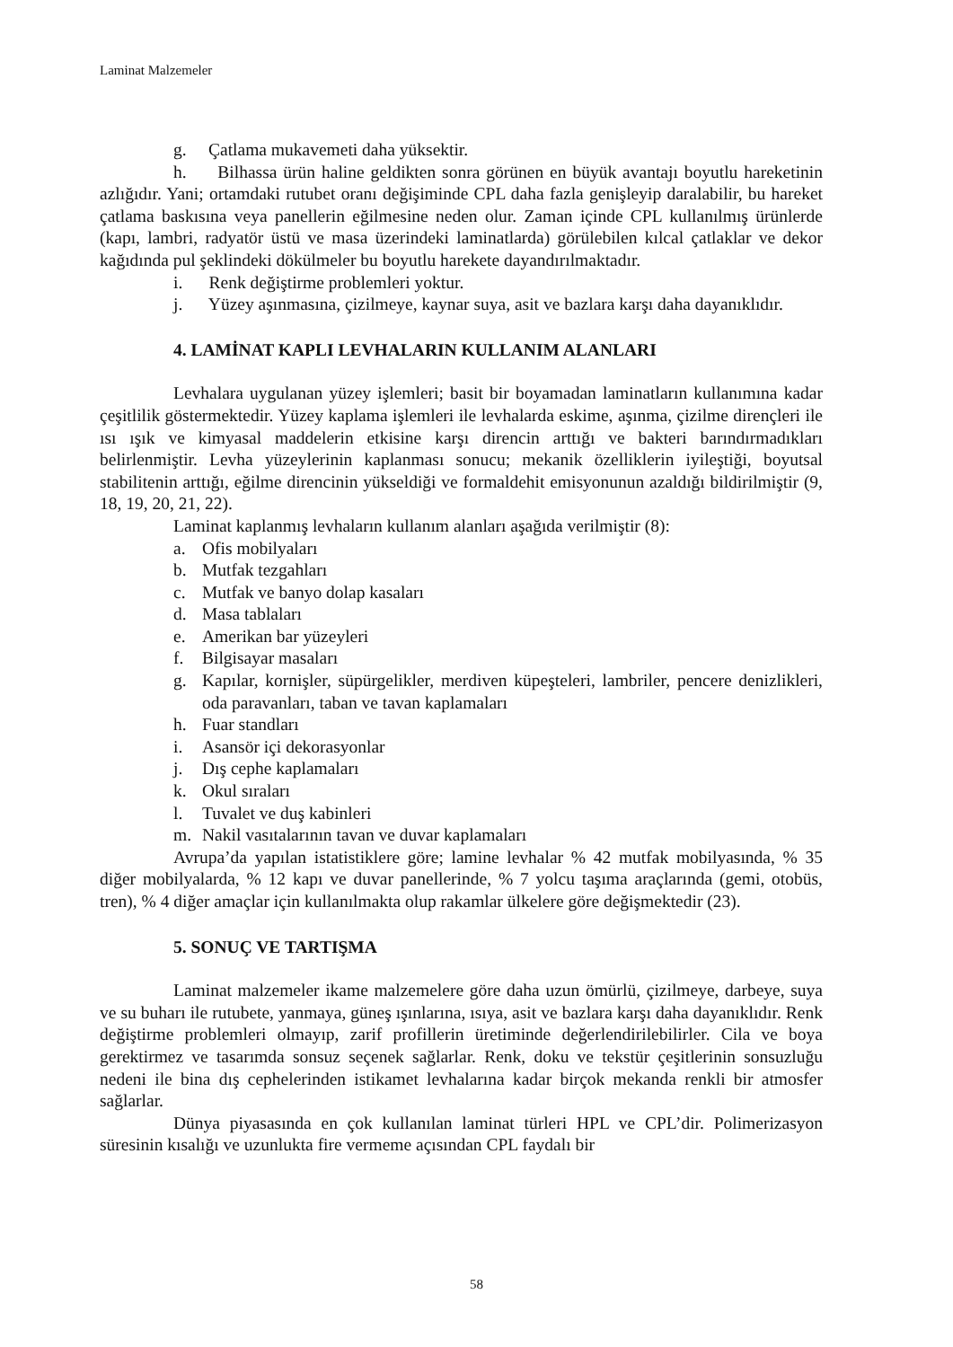Laminat Malzemeler
g. Çatlama mukavemeti daha yüksektir.
h. Bilhassa ürün haline geldikten sonra görünen en büyük avantajı boyutlu hareketinin azlığıdır. Yani; ortamdaki rutubet oranı değişiminde CPL daha fazla genişleyip daralabilir, bu hareket çatlama baskısına veya panellerin eğilmesine neden olur. Zaman içinde CPL kullanılmış ürünlerde (kapı, lambri, radyatör üstü ve masa üzerindeki laminatlarda) görülebilen kılcal çatlaklar ve dekor kağıdında pul şeklindeki dökülmeler bu boyutlu harekete dayandırılmaktadır.
i. Renk değiştirme problemleri yoktur.
j. Yüzey aşınmasına, çizilmeye, kaynar suya, asit ve bazlara karşı daha dayanıklıdır.
4. LAMİNAT KAPLI LEVHALARIN KULLANIM ALANLARI
Levhalara uygulanan yüzey işlemleri; basit bir boyamadan laminatların kullanımına kadar çeşitlilik göstermektedir. Yüzey kaplama işlemleri ile levhalarda eskime, aşınma, çizilme dirençleri ile ısı ışık ve kimyasal maddelerin etkisine karşı direncin arttığı ve bakteri barındırmadıkları belirlenmiştir. Levha yüzeylerinin kaplanması sonucu; mekanik özelliklerin iyileştiği, boyutsal stabilitenin arttığı, eğilme direncinin yükseldiği ve formaldehit emisyonunun azaldığı bildirilmiştir (9, 18, 19, 20, 21, 22).
Laminat kaplanmış levhaların kullanım alanları aşağıda verilmiştir (8):
a. Ofis mobilyaları
b. Mutfak tezgahları
c. Mutfak ve banyo dolap kasaları
d. Masa tablaları
e. Amerikan bar yüzeyleri
f. Bilgisayar masaları
g. Kapılar, kornişler, süpürgelikler, merdiven küpeşteleri, lambriler, pencere denizlikleri, oda paravanları, taban ve tavan kaplamaları
h. Fuar standları
i. Asansör içi dekorasyonlar
j. Dış cephe kaplamaları
k. Okul sıraları
l. Tuvalet ve duş kabinleri
m. Nakil vasıtalarının tavan ve duvar kaplamaları
Avrupa’da yapılan istatistiklere göre; lamine levhalar % 42 mutfak mobilyasında, % 35 diğer mobilyalarda, % 12 kapı ve duvar panellerinde, % 7 yolcu taşıma araçlarında (gemi, otobüs, tren), % 4 diğer amaçlar için kullanılmakta olup rakamlar ülkelere göre değişmektedir (23).
5. SONUÇ VE TARTIŞMA
Laminat malzemeler ikame malzemelere göre daha uzun ömürlü, çizilmeye, darbeye, suya ve su buharı ile rutubete, yanmaya, güneş ışınlarına, ısıya, asit ve bazlara karşı daha dayanıklıdır. Renk değiştirme problemleri olmayıp, zarif profillerin üretiminde değerlendirilebilirler. Cila ve boya gerektirmez ve tasarımda sonsuz seçenek sağlarlar. Renk, doku ve tekstür çeşitlerinin sonsuzluğu nedeni ile bina dış cephelerinden istikamet levhalarına kadar birçok mekanda renkli bir atmosfer sağlarlar.
Dünya piyasasında en çok kullanılan laminat türleri HPL ve CPL’dir. Polimerizasyon süresinin kısalığı ve uzunlukta fire vermeme açısından CPL faydalı bir
58